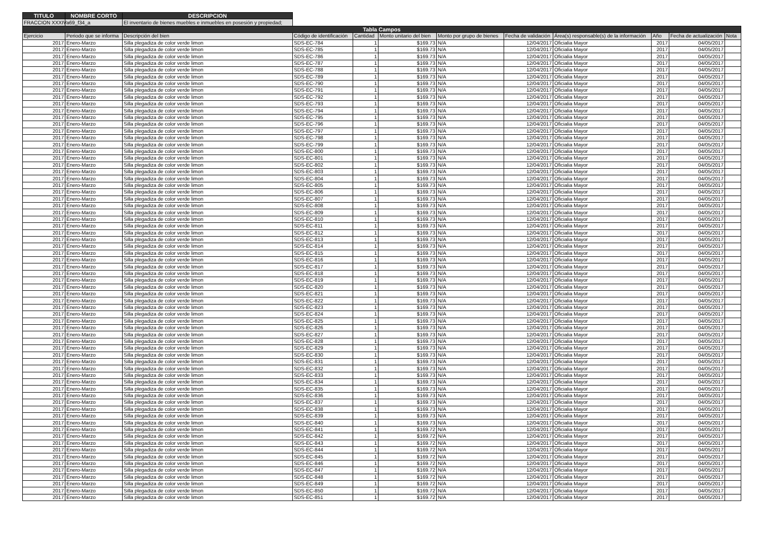| TITULO | NOMBRE CORTO | DESCRIPCION | | | | | | | | | |
| FRACCION XXXIV | a69_f34_a | El inventario de bienes muebles e inmuebles en posesión y propiedad; | | | | | | | | | |
| Tabla Campos | | | | | | | | | | | |
| Ejercicio | Periodo que se informa | Descripción del bien | Código de identificación | Cantidad | Monto unitario del bien | Monto por grupo de bienes | Fecha de validación | Área(s) responsable(s) de la información | Año | Fecha de actualización | Nota |
| 2017 | Enero-Marzo | Silla plegadiza de color verde limon | SDS-EC-784 | 1 | $169.73 | N/A | 12/04/2017 | Oficialia Mayor | 2017 | 04/05/2017 | |
| 2017 | Enero-Marzo | Silla plegadiza de color verde limon | SDS-EC-785 | 1 | $169.73 | N/A | 12/04/2017 | Oficialia Mayor | 2017 | 04/05/2017 | |
| 2017 | Enero-Marzo | Silla plegadiza de color verde limon | SDS-EC-786 | 1 | $169.73 | N/A | 12/04/2017 | Oficialia Mayor | 2017 | 04/05/2017 | |
| 2017 | Enero-Marzo | Silla plegadiza de color verde limon | SDS-EC-787 | 1 | $169.73 | N/A | 12/04/2017 | Oficialia Mayor | 2017 | 04/05/2017 | |
| 2017 | Enero-Marzo | Silla plegadiza de color verde limon | SDS-EC-788 | 1 | $169.73 | N/A | 12/04/2017 | Oficialia Mayor | 2017 | 04/05/2017 | |
| 2017 | Enero-Marzo | Silla plegadiza de color verde limon | SDS-EC-789 | 1 | $169.73 | N/A | 12/04/2017 | Oficialia Mayor | 2017 | 04/05/2017 | |
| 2017 | Enero-Marzo | Silla plegadiza de color verde limon | SDS-EC-790 | 1 | $169.73 | N/A | 12/04/2017 | Oficialia Mayor | 2017 | 04/05/2017 | |
| 2017 | Enero-Marzo | Silla plegadiza de color verde limon | SDS-EC-791 | 1 | $169.73 | N/A | 12/04/2017 | Oficialia Mayor | 2017 | 04/05/2017 | |
| 2017 | Enero-Marzo | Silla plegadiza de color verde limon | SDS-EC-792 | 1 | $169.73 | N/A | 12/04/2017 | Oficialia Mayor | 2017 | 04/05/2017 | |
| 2017 | Enero-Marzo | Silla plegadiza de color verde limon | SDS-EC-793 | 1 | $169.73 | N/A | 12/04/2017 | Oficialia Mayor | 2017 | 04/05/2017 | |
| 2017 | Enero-Marzo | Silla plegadiza de color verde limon | SDS-EC-794 | 1 | $169.73 | N/A | 12/04/2017 | Oficialia Mayor | 2017 | 04/05/2017 | |
| 2017 | Enero-Marzo | Silla plegadiza de color verde limon | SDS-EC-795 | 1 | $169.73 | N/A | 12/04/2017 | Oficialia Mayor | 2017 | 04/05/2017 | |
| 2017 | Enero-Marzo | Silla plegadiza de color verde limon | SDS-EC-796 | 1 | $169.73 | N/A | 12/04/2017 | Oficialia Mayor | 2017 | 04/05/2017 | |
| 2017 | Enero-Marzo | Silla plegadiza de color verde limon | SDS-EC-797 | 1 | $169.73 | N/A | 12/04/2017 | Oficialia Mayor | 2017 | 04/05/2017 | |
| 2017 | Enero-Marzo | Silla plegadiza de color verde limon | SDS-EC-798 | 1 | $169.73 | N/A | 12/04/2017 | Oficialia Mayor | 2017 | 04/05/2017 | |
| 2017 | Enero-Marzo | Silla plegadiza de color verde limon | SDS-EC-799 | 1 | $169.73 | N/A | 12/04/2017 | Oficialia Mayor | 2017 | 04/05/2017 | |
| 2017 | Enero-Marzo | Silla plegadiza de color verde limon | SDS-EC-800 | 1 | $169.73 | N/A | 12/04/2017 | Oficialia Mayor | 2017 | 04/05/2017 | |
| 2017 | Enero-Marzo | Silla plegadiza de color verde limon | SDS-EC-801 | 1 | $169.73 | N/A | 12/04/2017 | Oficialia Mayor | 2017 | 04/05/2017 | |
| 2017 | Enero-Marzo | Silla plegadiza de color verde limon | SDS-EC-802 | 1 | $169.73 | N/A | 12/04/2017 | Oficialia Mayor | 2017 | 04/05/2017 | |
| 2017 | Enero-Marzo | Silla plegadiza de color verde limon | SDS-EC-803 | 1 | $169.73 | N/A | 12/04/2017 | Oficialia Mayor | 2017 | 04/05/2017 | |
| 2017 | Enero-Marzo | Silla plegadiza de color verde limon | SDS-EC-804 | 1 | $169.73 | N/A | 12/04/2017 | Oficialia Mayor | 2017 | 04/05/2017 | |
| 2017 | Enero-Marzo | Silla plegadiza de color verde limon | SDS-EC-805 | 1 | $169.73 | N/A | 12/04/2017 | Oficialia Mayor | 2017 | 04/05/2017 | |
| 2017 | Enero-Marzo | Silla plegadiza de color verde limon | SDS-EC-806 | 1 | $169.73 | N/A | 12/04/2017 | Oficialia Mayor | 2017 | 04/05/2017 | |
| 2017 | Enero-Marzo | Silla plegadiza de color verde limon | SDS-EC-807 | 1 | $169.73 | N/A | 12/04/2017 | Oficialia Mayor | 2017 | 04/05/2017 | |
| 2017 | Enero-Marzo | Silla plegadiza de color verde limon | SDS-EC-808 | 1 | $169.73 | N/A | 12/04/2017 | Oficialia Mayor | 2017 | 04/05/2017 | |
| 2017 | Enero-Marzo | Silla plegadiza de color verde limon | SDS-EC-809 | 1 | $169.73 | N/A | 12/04/2017 | Oficialia Mayor | 2017 | 04/05/2017 | |
| 2017 | Enero-Marzo | Silla plegadiza de color verde limon | SDS-EC-810 | 1 | $169.73 | N/A | 12/04/2017 | Oficialia Mayor | 2017 | 04/05/2017 | |
| 2017 | Enero-Marzo | Silla plegadiza de color verde limon | SDS-EC-811 | 1 | $169.73 | N/A | 12/04/2017 | Oficialia Mayor | 2017 | 04/05/2017 | |
| 2017 | Enero-Marzo | Silla plegadiza de color verde limon | SDS-EC-812 | 1 | $169.73 | N/A | 12/04/2017 | Oficialia Mayor | 2017 | 04/05/2017 | |
| 2017 | Enero-Marzo | Silla plegadiza de color verde limon | SDS-EC-813 | 1 | $169.73 | N/A | 12/04/2017 | Oficialia Mayor | 2017 | 04/05/2017 | |
| 2017 | Enero-Marzo | Silla plegadiza de color verde limon | SDS-EC-814 | 1 | $169.73 | N/A | 12/04/2017 | Oficialia Mayor | 2017 | 04/05/2017 | |
| 2017 | Enero-Marzo | Silla plegadiza de color verde limon | SDS-EC-815 | 1 | $169.73 | N/A | 12/04/2017 | Oficialia Mayor | 2017 | 04/05/2017 | |
| 2017 | Enero-Marzo | Silla plegadiza de color verde limon | SDS-EC-816 | 1 | $169.73 | N/A | 12/04/2017 | Oficialia Mayor | 2017 | 04/05/2017 | |
| 2017 | Enero-Marzo | Silla plegadiza de color verde limon | SDS-EC-817 | 1 | $169.73 | N/A | 12/04/2017 | Oficialia Mayor | 2017 | 04/05/2017 | |
| 2017 | Enero-Marzo | Silla plegadiza de color verde limon | SDS-EC-818 | 1 | $169.73 | N/A | 12/04/2017 | Oficialia Mayor | 2017 | 04/05/2017 | |
| 2017 | Enero-Marzo | Silla plegadiza de color verde limon | SDS-EC-819 | 1 | $169.73 | N/A | 12/04/2017 | Oficialia Mayor | 2017 | 04/05/2017 | |
| 2017 | Enero-Marzo | Silla plegadiza de color verde limon | SDS-EC-820 | 1 | $169.73 | N/A | 12/04/2017 | Oficialia Mayor | 2017 | 04/05/2017 | |
| 2017 | Enero-Marzo | Silla plegadiza de color verde limon | SDS-EC-821 | 1 | $169.73 | N/A | 12/04/2017 | Oficialia Mayor | 2017 | 04/05/2017 | |
| 2017 | Enero-Marzo | Silla plegadiza de color verde limon | SDS-EC-822 | 1 | $169.73 | N/A | 12/04/2017 | Oficialia Mayor | 2017 | 04/05/2017 | |
| 2017 | Enero-Marzo | Silla plegadiza de color verde limon | SDS-EC-823 | 1 | $169.73 | N/A | 12/04/2017 | Oficialia Mayor | 2017 | 04/05/2017 | |
| 2017 | Enero-Marzo | Silla plegadiza de color verde limon | SDS-EC-824 | 1 | $169.73 | N/A | 12/04/2017 | Oficialia Mayor | 2017 | 04/05/2017 | |
| 2017 | Enero-Marzo | Silla plegadiza de color verde limon | SDS-EC-825 | 1 | $169.73 | N/A | 12/04/2017 | Oficialia Mayor | 2017 | 04/05/2017 | |
| 2017 | Enero-Marzo | Silla plegadiza de color verde limon | SDS-EC-826 | 1 | $169.73 | N/A | 12/04/2017 | Oficialia Mayor | 2017 | 04/05/2017 | |
| 2017 | Enero-Marzo | Silla plegadiza de color verde limon | SDS-EC-827 | 1 | $169.73 | N/A | 12/04/2017 | Oficialia Mayor | 2017 | 04/05/2017 | |
| 2017 | Enero-Marzo | Silla plegadiza de color verde limon | SDS-EC-828 | 1 | $169.73 | N/A | 12/04/2017 | Oficialia Mayor | 2017 | 04/05/2017 | |
| 2017 | Enero-Marzo | Silla plegadiza de color verde limon | SDS-EC-829 | 1 | $169.73 | N/A | 12/04/2017 | Oficialia Mayor | 2017 | 04/05/2017 | |
| 2017 | Enero-Marzo | Silla plegadiza de color verde limon | SDS-EC-830 | 1 | $169.73 | N/A | 12/04/2017 | Oficialia Mayor | 2017 | 04/05/2017 | |
| 2017 | Enero-Marzo | Silla plegadiza de color verde limon | SDS-EC-831 | 1 | $169.73 | N/A | 12/04/2017 | Oficialia Mayor | 2017 | 04/05/2017 | |
| 2017 | Enero-Marzo | Silla plegadiza de color verde limon | SDS-EC-832 | 1 | $169.73 | N/A | 12/04/2017 | Oficialia Mayor | 2017 | 04/05/2017 | |
| 2017 | Enero-Marzo | Silla plegadiza de color verde limon | SDS-EC-833 | 1 | $169.73 | N/A | 12/04/2017 | Oficialia Mayor | 2017 | 04/05/2017 | |
| 2017 | Enero-Marzo | Silla plegadiza de color verde limon | SDS-EC-834 | 1 | $169.73 | N/A | 12/04/2017 | Oficialia Mayor | 2017 | 04/05/2017 | |
| 2017 | Enero-Marzo | Silla plegadiza de color verde limon | SDS-EC-835 | 1 | $169.73 | N/A | 12/04/2017 | Oficialia Mayor | 2017 | 04/05/2017 | |
| 2017 | Enero-Marzo | Silla plegadiza de color verde limon | SDS-EC-836 | 1 | $169.73 | N/A | 12/04/2017 | Oficialia Mayor | 2017 | 04/05/2017 | |
| 2017 | Enero-Marzo | Silla plegadiza de color verde limon | SDS-EC-837 | 1 | $169.73 | N/A | 12/04/2017 | Oficialia Mayor | 2017 | 04/05/2017 | |
| 2017 | Enero-Marzo | Silla plegadiza de color verde limon | SDS-EC-838 | 1 | $169.73 | N/A | 12/04/2017 | Oficialia Mayor | 2017 | 04/05/2017 | |
| 2017 | Enero-Marzo | Silla plegadiza de color verde limon | SDS-EC-839 | 1 | $169.73 | N/A | 12/04/2017 | Oficialia Mayor | 2017 | 04/05/2017 | |
| 2017 | Enero-Marzo | Silla plegadiza de color verde limon | SDS-EC-840 | 1 | $169.73 | N/A | 12/04/2017 | Oficialia Mayor | 2017 | 04/05/2017 | |
| 2017 | Enero-Marzo | Silla plegadiza de color verde limon | SDS-EC-841 | 1 | $169.72 | N/A | 12/04/2017 | Oficialia Mayor | 2017 | 04/05/2017 | |
| 2017 | Enero-Marzo | Silla plegadiza de color verde limon | SDS-EC-842 | 1 | $169.72 | N/A | 12/04/2017 | Oficialia Mayor | 2017 | 04/05/2017 | |
| 2017 | Enero-Marzo | Silla plegadiza de color verde limon | SDS-EC-843 | 1 | $169.72 | N/A | 12/04/2017 | Oficialia Mayor | 2017 | 04/05/2017 | |
| 2017 | Enero-Marzo | Silla plegadiza de color verde limon | SDS-EC-844 | 1 | $169.72 | N/A | 12/04/2017 | Oficialia Mayor | 2017 | 04/05/2017 | |
| 2017 | Enero-Marzo | Silla plegadiza de color verde limon | SDS-EC-845 | 1 | $169.72 | N/A | 12/04/2017 | Oficialia Mayor | 2017 | 04/05/2017 | |
| 2017 | Enero-Marzo | Silla plegadiza de color verde limon | SDS-EC-846 | 1 | $169.72 | N/A | 12/04/2017 | Oficialia Mayor | 2017 | 04/05/2017 | |
| 2017 | Enero-Marzo | Silla plegadiza de color verde limon | SDS-EC-847 | 1 | $169.72 | N/A | 12/04/2017 | Oficialia Mayor | 2017 | 04/05/2017 | |
| 2017 | Enero-Marzo | Silla plegadiza de color verde limon | SDS-EC-848 | 1 | $169.72 | N/A | 12/04/2017 | Oficialia Mayor | 2017 | 04/05/2017 | |
| 2017 | Enero-Marzo | Silla plegadiza de color verde limon | SDS-EC-849 | 1 | $169.72 | N/A | 12/04/2017 | Oficialia Mayor | 2017 | 04/05/2017 | |
| 2017 | Enero-Marzo | Silla plegadiza de color verde limon | SDS-EC-850 | 1 | $169.72 | N/A | 12/04/2017 | Oficialia Mayor | 2017 | 04/05/2017 | |
| 2017 | Enero-Marzo | Silla plegadiza de color verde limon | SDS-EC-851 | 1 | $169.72 | N/A | 12/04/2017 | Oficialia Mayor | 2017 | 04/05/2017 | |